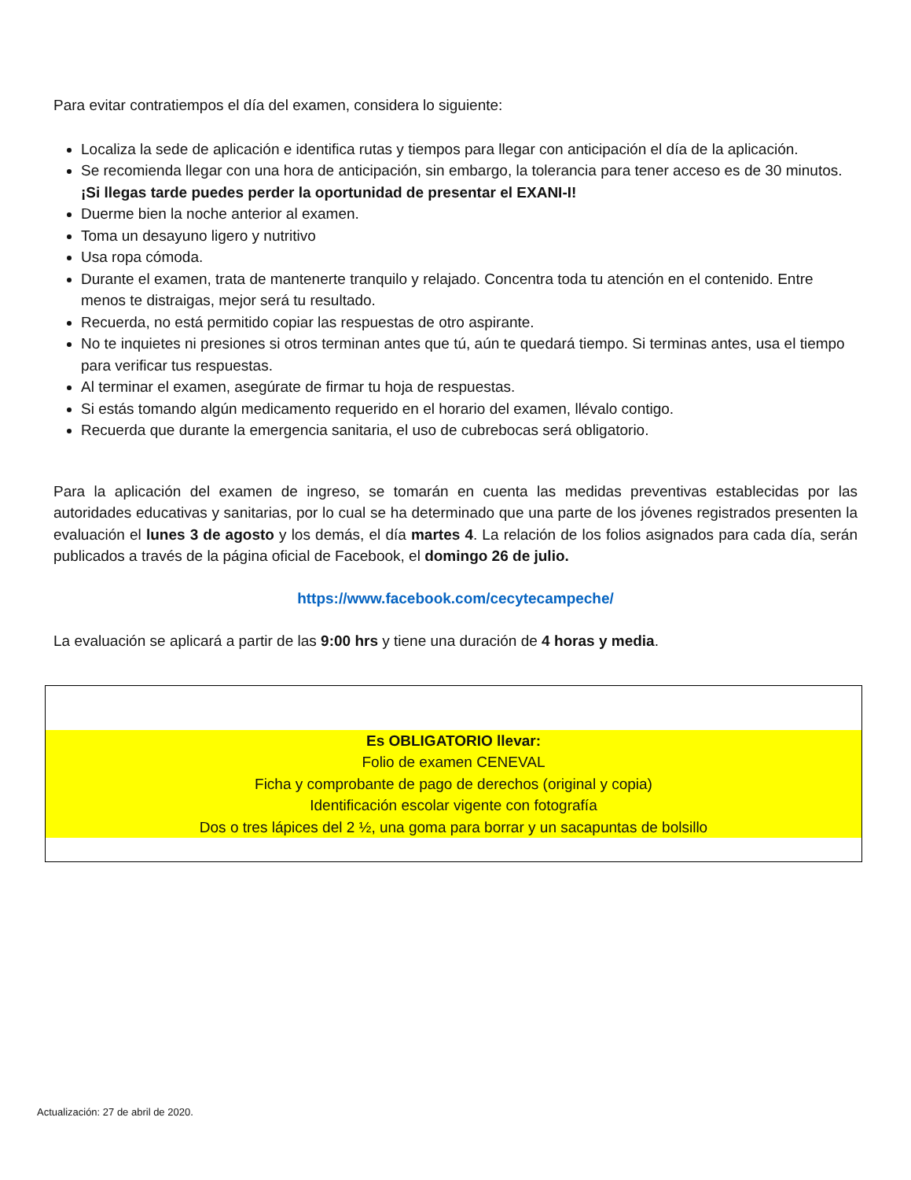Para evitar contratiempos el día del examen, considera lo siguiente:
Localiza la sede de aplicación e identifica rutas y tiempos para llegar con anticipación el día de la aplicación.
Se recomienda llegar con una hora de anticipación, sin embargo, la tolerancia para tener acceso es de 30 minutos. ¡Si llegas tarde puedes perder la oportunidad de presentar el EXANI-I!
Duerme bien la noche anterior al examen.
Toma un desayuno ligero y nutritivo
Usa ropa cómoda.
Durante el examen, trata de mantenerte tranquilo y relajado. Concentra toda tu atención en el contenido. Entre menos te distraigas, mejor será tu resultado.
Recuerda, no está permitido copiar las respuestas de otro aspirante.
No te inquietes ni presiones si otros terminan antes que tú, aún te quedará tiempo. Si terminas antes, usa el tiempo para verificar tus respuestas.
Al terminar el examen, asegúrate de firmar tu hoja de respuestas.
Si estás tomando algún medicamento requerido en el horario del examen, llévalo contigo.
Recuerda que durante la emergencia sanitaria, el uso de cubrebocas será obligatorio.
Para la aplicación del examen de ingreso, se tomarán en cuenta las medidas preventivas establecidas por las autoridades educativas y sanitarias, por lo cual se ha determinado que una parte de los jóvenes registrados presenten la evaluación el lunes 3 de agosto y los demás, el día martes 4. La relación de los folios asignados para cada día, serán publicados a través de la página oficial de Facebook, el domingo 26 de julio.
https://www.facebook.com/cecytecampeche/
La evaluación se aplicará a partir de las 9:00 hrs y tiene una duración de 4 horas y media.
Es OBLIGATORIO llevar:
Folio de examen CENEVAL
Ficha y comprobante de pago de derechos (original y copia)
Identificación escolar vigente con fotografía
Dos o tres lápices del 2 ½, una goma para borrar y un sacapuntas de bolsillo
Actualización: 27 de abril de 2020.